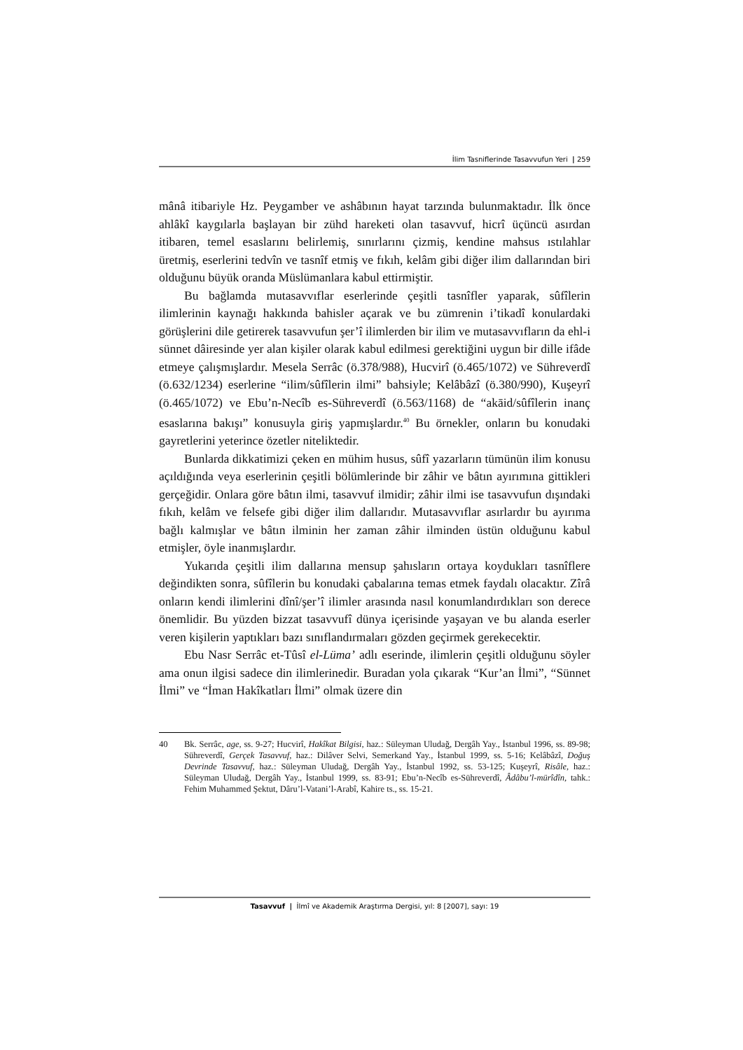İlim Tasniflerinde Tasavvufun Yeri | 259
mânâ itibariyle Hz. Peygamber ve ashâbının hayat tarzında bulunmaktadır. İlk önce ahlâkî kaygılarla başlayan bir zühd hareketi olan tasavvuf, hicrî üçüncü asırdan itibaren, temel esaslarını belirlemiş, sınırlarını çizmiş, kendine mahsus ıstılahlar üretmiş, eserlerini tedvîn ve tasnîf etmiş ve fıkıh, kelâm gibi diğer ilim dallarından biri olduğunu büyük oranda Müslümanlara kabul ettirmiştir.
Bu bağlamda mutasavvıflar eserlerinde çeşitli tasnîfler yaparak, sûfîlerin ilimlerinin kaynağı hakkında bahisler açarak ve bu zümrenin i’tikadî konulardaki görüşlerini dile getirerek tasavvufun şer’î ilimlerden bir ilim ve mutasavvıfların da ehl-i sünnet dâiresinde yer alan kişiler olarak kabul edilmesi gerektiğini uygun bir dille ifâde etmeye çalışmışlardır. Mesela Serrâc (ö.378/988), Hucvirî (ö.465/1072) ve Sühreverdî (ö.632/1234) eserlerine “ilim/sûfîlerin ilmi” bahsiyle; Kelâbâzî (ö.380/990), Kuşeyrî (ö.465/1072) ve Ebu’n-Necîb es-Sühreverdî (ö.563/1168) de “akāid/sûfîlerin inanç esaslarına bakışı” konusuyla giriş yapmışlardır.<sup>40</sup> Bu örnekler, onların bu konudaki gayretlerini yeterince özetler niteliktedir.
Bunlarda dikkatimizi çeken en mühim husus, sûfî yazarların tümünün ilim konusu açıldığında veya eserlerinin çeşitli bölümlerinde bir zâhir ve bâtın ayırımına gittikleri gerçeğidir. Onlara göre bâtın ilmi, tasavvuf ilmidir; zâhir ilmi ise tasavvufun dışındaki fıkıh, kelâm ve felsefe gibi diğer ilim dallarıdır. Mutasavvıflar asırlardır bu ayırıma bağlı kalmışlar ve bâtın ilminin her zaman zâhir ilminden üstün olduğunu kabul etmişler, öyle inanmışlardır.
Yukarıda çeşitli ilim dallarına mensup şahısların ortaya koydukları tasnîflere değindikten sonra, sûfîlerin bu konudaki çabalarına temas etmek faydalı olacaktır. Zîrâ onların kendi ilimlerini dînî/şer’î ilimler arasında nasıl konumlandırdıkları son derece önemlidir. Bu yüzden bizzat tasavvufî dünya içerisinde yaşayan ve bu alanda eserler veren kişilerin yaptıkları bazı sınıflandırmaları gözden geçirmek gerekecektir.
Ebu Nasr Serrâc et-Tûsî el-Lüma’ adlı eserinde, ilimlerin çeşitli olduğunu söyler ama onun ilgisi sadece din ilimlerinedir. Buradan yola çıkarak “Kur’an İlmi”, “Sünnet İlmi” ve “İman Hakîkatları İlmi” olmak üzere din
40 Bk. Serrâc, age, ss. 9-27; Hucvirî, Hakîkat Bilgisi, haz.: Süleyman Uludağ, Dergâh Yay., İstanbul 1996, ss. 89-98; Sühreverdî, Gerçek Tasavvuf, haz.: Dilâver Selvi, Semerkand Yay., İstanbul 1999, ss. 5-16; Kelâbâzî, Doğuş Devrinde Tasavvuf, haz.: Süleyman Uludağ, Dergâh Yay., İstanbul 1992, ss. 53-125; Kuşeyrî, Risâle, haz.: Süleyman Uludağ, Dergâh Yay., İstanbul 1999, ss. 83-91; Ebu’n-Necîb es-Sühreverdî, Âdâbu’l-mürîdîn, tahk.: Fehim Muhammed Şektut, Dâru’l-Vatani’l-Arabî, Kahire ts., ss. 15-21.
Tasavvuf | İlmî ve Akademik Araştırma Dergisi, yıl: 8 [2007], sayı: 19